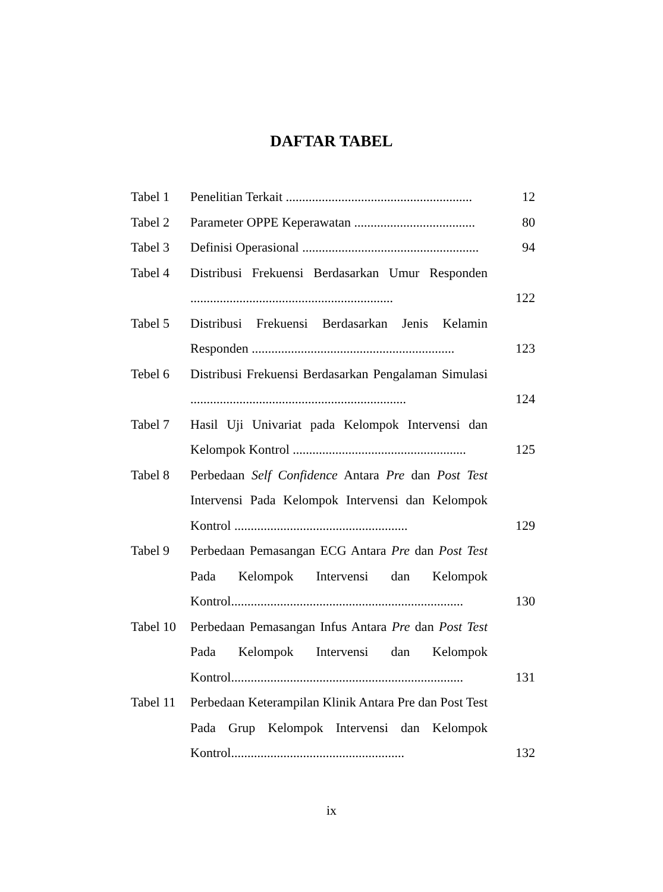DAFTAR TABEL
Tabel 1 Penelitian Terkait .........................................................
12
Tabel 2 Parameter OPPE Keperawatan .....................................
80
Tabel 3 Definisi Operasional ......................................................
94
Tabel 4 Distribusi Frekuensi Berdasarkan Umur Responden ..............................................................
122
Tabel 5 Distribusi Frekuensi Berdasarkan Jenis Kelamin Responden ..............................................................
123
Tebel 6 Distribusi Frekuensi Berdasarkan Pengalaman Simulasi ..................................................................
124
Tabel 7 Hasil Uji Univariat pada Kelompok Intervensi dan Kelompok Kontrol .....................................................
125
Tabel 8 Perbedaan Self Confidence Antara Pre dan Post Test Intervensi Pada Kelompok Intervensi dan Kelompok Kontrol .....................................................
129
Tabel 9 Perbedaan Pemasangan ECG Antara Pre dan Post Test Pada Kelompok Intervensi dan Kelompok Kontrol.......................................................................
130
Tabel 10
Perbedaan Pemasangan Infus Antara Pre dan Post Test Pada Kelompok Intervensi dan Kelompok Kontrol.......................................................................
131
Tabel 11
Perbedaan Keterampilan Klinik Antara Pre dan Post Test Pada Grup Kelompok Intervensi dan Kelompok Kontrol.....................................................
132
ix